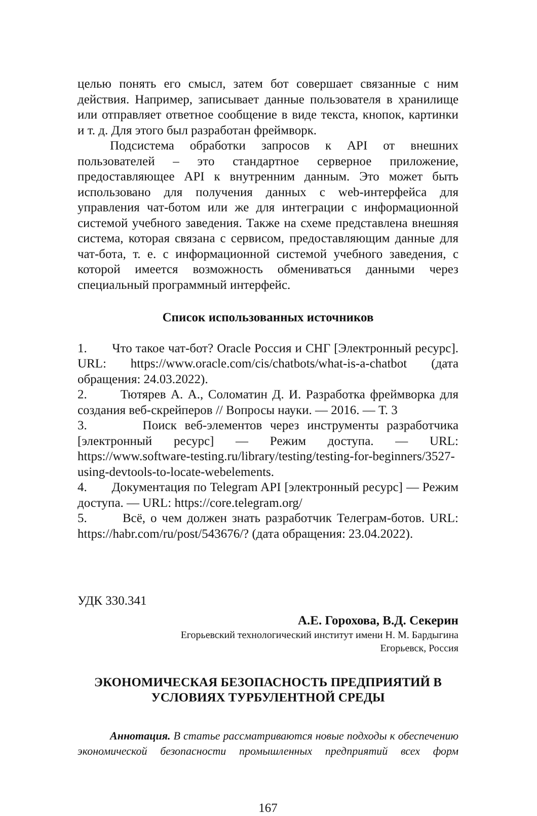целью понять его смысл, затем бот совершает связанные с ним действия. Например, записывает данные пользователя в хранилище или отправляет ответное сообщение в виде текста, кнопок, картинки и т. д. Для этого был разработан фреймворк.
Подсистема обработки запросов к API от внешних пользователей – это стандартное серверное приложение, предоставляющее API к внутренним данным. Это может быть использовано для получения данных с web-интерфейса для управления чат-ботом или же для интеграции с информационной системой учебного заведения. Также на схеме представлена внешняя система, которая связана с сервисом, предоставляющим данные для чат-бота, т. е. с информационной системой учебного заведения, с которой имеется возможность обмениваться данными через специальный программный интерфейс.
Список использованных источников
1. Что такое чат-бот? Oracle Россия и СНГ [Электронный ресурс]. URL: https://www.oracle.com/cis/chatbots/what-is-a-chatbot (дата обращения: 24.03.2022).
2. Тютярев А. А., Соломатин Д. И. Разработка фреймворка для создания веб-скрейперов // Вопросы науки. — 2016. — Т. 3
3. Поиск веб-элементов через инструменты разработчика [электронный ресурс] — Режим доступа. — URL: https://www.software-testing.ru/library/testing/testing-for-beginners/3527-using-devtools-to-locate-webelements.
4. Документация по Telegram API [электронный ресурс] — Режим доступа. — URL: https://core.telegram.org/
5. Всё, о чем должен знать разработчик Телеграм-ботов. URL: https://habr.com/ru/post/543676/? (дата обращения: 23.04.2022).
УДК 330.341
А.Е. Горохова, В.Д. Секерин
Егорьевский технологический институт имени Н. М. Бардыгина
Егорьевск, Россия
ЭКОНОМИЧЕСКАЯ БЕЗОПАСНОСТЬ ПРЕДПРИЯТИЙ В
УСЛОВИЯХ ТУРБУЛЕНТНОЙ СРЕДЫ
Аннотация. В статье рассматриваются новые подходы к обеспечению экономической безопасности промышленных предприятий всех форм
167